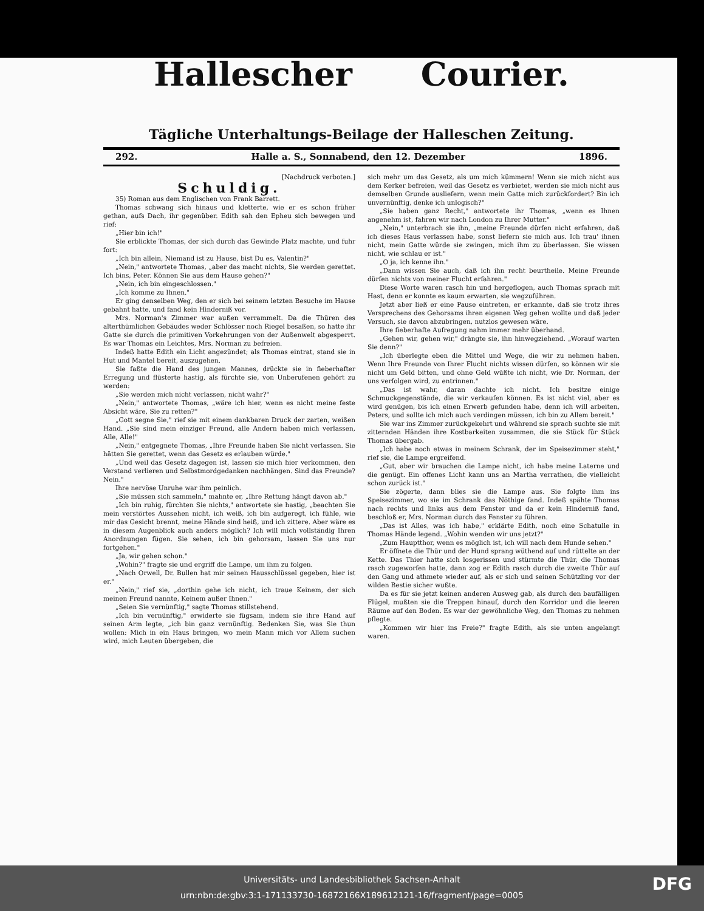Hallescher Courier.
Tägliche Unterhaltungs-Beilage der Halleschen Zeitung.
292. Halle a. S., Sonnabend, den 12. Dezember 1896.
[Nachdruck verboten.]
Schuldig.
35) Roman aus dem Englischen von Frank Barrett.
Thomas schwang sich hinaus und kletterte, wie er es schon früher gethan, aufs Dach, ihr gegenüber. Edith sah den Epheu sich bewegen und rief:
„Hier bin ich!"
Sie erblickte Thomas, der sich durch das Gewinde Platz machte, und fuhr fort:
„Ich bin allein, Niemand ist zu Hause, bist Du es, Valentin?"
„Nein," antwortete Thomas, „aber das macht nichts, Sie werden gerettet. Ich bins, Peter. Können Sie aus dem Hause gehen?"
„Nein, ich bin eingeschlossen."
„Ich komme zu Ihnen."
Er ging denselben Weg, den er sich bei seinem letzten Besuche im Hause gebahnt hatte, und fand kein Hinderniß vor.
Mrs. Norman's Zimmer war außen verrammelt. Da die Thüren des alterthümlichen Gebäudes weder Schlösser noch Riegel besaßen, so hatte ihr Gatte sie durch die primitiven Vorkehrungen von der Außenwelt abgesperrt. Es war Thomas ein Leichtes, Mrs. Norman zu befreien.
Indeß hatte Edith ein Licht angezündet; als Thomas eintrat, stand sie in Hut und Mantel bereit, auszugehen.
Sie faßte die Hand des jungen Mannes, drückte sie in fieberhafter Erregung und flüsterte hastig, als fürchte sie, von Unberufenen gehört zu werden:
„Sie werden mich nicht verlassen, nicht wahr?"
„Nein," antwortete Thomas, „wäre ich hier, wenn es nicht meine feste Absicht wäre, Sie zu retten?"
„Gott segne Sie," rief sie mit einem dankbaren Druck der zarten, weißen Hand. „Sie sind mein einziger Freund, alle Andern haben mich verlassen, Alle, Alle!"
„Nein," entgegnete Thomas, „Ihre Freunde haben Sie nicht verlassen. Sie hätten Sie gerettet, wenn das Gesetz es erlauben würde."
„Und weil das Gesetz dagegen ist, lassen sie mich hier verkommen, den Verstand verlieren und Selbstmordgedanken nachhängen. Sind das Freunde? Nein."
Ihre nervöse Unruhe war ihm peinlich.
„Sie müssen sich sammeln," mahnte er, „Ihre Rettung hängt davon ab."
„Ich bin ruhig, fürchten Sie nichts," antwortete sie hastig, „beachten Sie mein verstörtes Aussehen nicht, ich weiß, ich bin aufgeregt, ich fühle, wie mir das Gesicht brennt, meine Hände sind heiß, und ich zittere. Aber wäre es in diesem Augenblick auch anders möglich? Ich will mich vollständig Ihren Anordnungen fügen. Sie sehen, ich bin gehorsam, lassen Sie uns nur fortgehen."
„Ja, wir gehen schon."
„Wohin?" fragte sie und ergriff die Lampe, um ihm zu folgen.
„Nach Orwell, Dr. Bullen hat mir seinen Hausschlüssel gegeben, hier ist er."
„Nein," rief sie, „dorthin gehe ich nicht, ich traue Keinem, der sich meinen Freund nannte, Keinem außer Ihnen."
„Seien Sie vernünftig," sagte Thomas stillstehend.
„Ich bin vernünftig," erwiderte sie fügsam, indem sie ihre Hand auf seinen Arm legte, „ich bin ganz vernünftig. Bedenken Sie, was Sie thun wollen: Mich in ein Haus bringen, wo mein Mann mich vor Allem suchen wird, mich Leuten übergeben, die
sich mehr um das Gesetz, als um mich kümmern! Wenn sie mich nicht aus dem Kerker befreien, weil das Gesetz es verbietet, werden sie mich nicht aus demselben Grunde ausliefern, wenn mein Gatte mich zurückfordert? Bin ich unvernünftig, denke ich unlogisch?"
„Sie haben ganz Recht," antwortete ihr Thomas, „wenn es Ihnen angenehm ist, fahren wir nach London zu Ihrer Mutter."
„Nein," unterbrach sie ihn, „meine Freunde dürfen nicht erfahren, daß ich dieses Haus verlassen habe, sonst liefern sie mich aus. Ich trau' ihnen nicht, mein Gatte würde sie zwingen, mich ihm zu überlassen. Sie wissen nicht, wie schlau er ist."
„O ja, ich kenne ihn."
„Dann wissen Sie auch, daß ich ihn recht beurtheile. Meine Freunde dürfen nichts von meiner Flucht erfahren."
Diese Worte waren rasch hin und hergeflogen, auch Thomas sprach mit Hast, denn er konnte es kaum erwarten, sie wegzuführen.
Jetzt aber ließ er eine Pause eintreten, er erkannte, daß sie trotz ihres Versprechens des Gehorsams ihren eigenen Weg gehen wollte und daß jeder Versuch, sie davon abzubringen, nutzlos gewesen wäre.
Ihre fieberhafte Aufregung nahm immer mehr überhand.
„Gehen wir, gehen wir," drängte sie, ihn hinwegziehend. „Worauf warten Sie denn?"
„Ich überlegte eben die Mittel und Wege, die wir zu nehmen haben. Wenn Ihre Freunde von Ihrer Flucht nichts wissen dürfen, so können wir sie nicht um Geld bitten, und ohne Geld wüßte ich nicht, wie Dr. Norman, der uns verfolgen wird, zu entrinnen."
„Das ist wahr, daran dachte ich nicht. Ich besitze einige Schmuckgegenstände, die wir verkaufen können. Es ist nicht viel, aber es wird genügen, bis ich einen Erwerb gefunden habe, denn ich will arbeiten, Peters, und sollte ich mich auch verdingen müssen, ich bin zu Allem bereit."
Sie war ins Zimmer zurückgekehrt und während sie sprach suchte sie mit zitternden Händen ihre Kostbarkeiten zusammen, die sie Stück für Stück Thomas übergab.
„Ich habe noch etwas in meinem Schrank, der im Speisezimmer steht," rief sie, die Lampe ergreifend.
„Gut, aber wir brauchen die Lampe nicht, ich habe meine Laterne und die genügt. Ein offenes Licht kann uns an Martha verrathen, die vielleicht schon zurück ist."
Sie zögerte, dann blies sie die Lampe aus. Sie folgte ihm ins Speisezimmer, wo sie im Schrank das Nöthige fand. Indeß spähte Thomas nach rechts und links aus dem Fenster und da er kein Hinderniß fand, beschloß er, Mrs. Norman durch das Fenster zu führen.
„Das ist Alles, was ich habe," erklärte Edith, noch eine Schatulle in Thomas Hände legend. „Wohin wenden wir uns jetzt?"
„Zum Hauptthor, wenn es möglich ist, ich will nach dem Hunde sehen."
Er öffnete die Thür und der Hund sprang wüthend auf und rüttelte an der Kette. Das Thier hatte sich losgerissen und stürmte die Thür, die Thomas rasch zugeworfen hatte, dann zog er Edith rasch durch die zweite Thür auf den Gang und athmete wieder auf, als er sich und seinen Schützling vor der wilden Bestie sicher wußte.
Da es für sie jetzt keinen anderen Ausweg gab, als durch den baufälligen Flügel, mußten sie die Treppen hinauf, durch den Korridor und die leeren Räume auf den Boden. Es war der gewöhnliche Weg, den Thomas zu nehmen pflegte.
„Kommen wir hier ins Freie?" fragte Edith, als sie unten angelangt waren.
Universitäts- und Landesbibliothek Sachsen-Anhalt
urn:nbn:de:gbv:3:1-171133730-16872166X189612121-16/fragment/page=0005
DFG